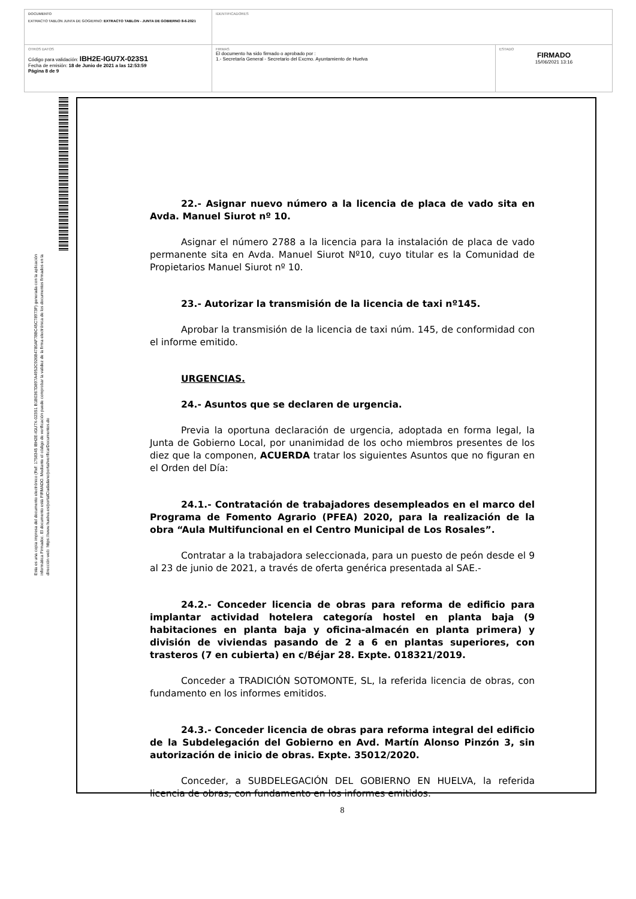| DOCUMENTO EXTRACTO TABLON JUNTA DE GOGIERNO: EXTRACTO TABLON - JUNTA DE GOBIERNO 8-6-2021 | IDENTIFICADORES | |
| OTROS DATOS Código para validación: IBH2E-IGU7X-023S1 Fecha de emisión: 18 de Junio de 2021 a las 12:53:59 Página 8 de 9 | FIRMAS El documento ha sido firmado o aprobado por : 1.- Secretaría General - Secretario del Excmo. Ayuntamiento de Huelva | ESTADO FIRMADO 15/06/2021 13:16 |
Esta es una copia impresa del documento electrónico (Ref: 1758345 IBH2E-IGU7X-023S1 B1B0367D897A4952C926B4780AF78BC45C78973F) generada con la aplicación informática Firmadoc. El documento está FIRMADO. Mediante el código de verificación puede comprobar la validez de la firma electrónica de los documentos firmados en la dirección web: https://www.huelva.es/portalCiudadano/portal/verificarDocumentos.do
22.- Asignar nuevo número a la licencia de placa de vado sita en Avda. Manuel Siurot nº 10.
Asignar el número 2788 a la licencia para la instalación de placa de vado permanente sita en Avda. Manuel Siurot Nº10, cuyo titular es la Comunidad de Propietarios Manuel Siurot nº 10.
23.- Autorizar la transmisión de la licencia de taxi nº145.
Aprobar la transmisión de la licencia de taxi núm. 145, de conformidad con el informe emitido.
URGENCIAS.
24.- Asuntos que se declaren de urgencia.
Previa la oportuna declaración de urgencia, adoptada en forma legal, la Junta de Gobierno Local, por unanimidad de los ocho miembros presentes de los diez que la componen, ACUERDA tratar los siguientes Asuntos que no figuran en el Orden del Día:
24.1.- Contratación de trabajadores desempleados en el marco del Programa de Fomento Agrario (PFEA) 2020, para la realización de la obra “Aula Multifuncional en el Centro Municipal de Los Rosales”.
Contratar a la trabajadora seleccionada, para un puesto de peón desde el 9 al 23 de junio de 2021, a través de oferta genérica presentada al SAE.-
24.2.- Conceder licencia de obras para reforma de edificio para implantar actividad hotelera categoría hostel en planta baja (9 habitaciones en planta baja y oficina-almacén en planta primera) y división de viviendas pasando de 2 a 6 en plantas superiores, con trasteros (7 en cubierta) en c/Béjar 28. Expte. 018321/2019.
Conceder a TRADICIÓN SOTOMONTE, SL, la referida licencia de obras, con fundamento en los informes emitidos.
24.3.- Conceder licencia de obras para reforma integral del edificio de la Subdelegación del Gobierno en Avd. Martín Alonso Pinzón 3, sin autorización de inicio de obras. Expte. 35012/2020.
Conceder, a SUBDELEGACIÓN DEL GOBIERNO EN HUELVA, la referida licencia de obras, con fundamento en los informes emitidos.
8